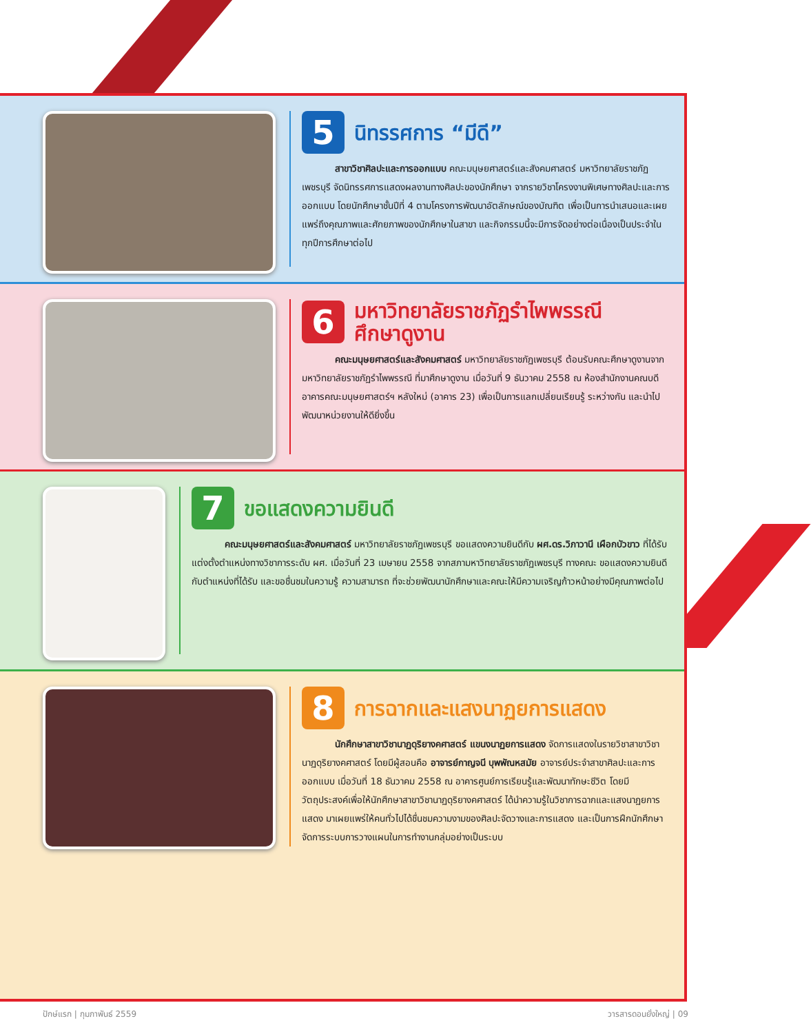5
นิทรรศการ “มีดี”
สาขาวิชาศิลปะและการออกแบบ คณะมนุษยศาสตร์และสังคมศาสตร์ มหาวิทยาลัยราชภัฏเพชรบุรี จัดนิทรรศการแสดงผลงานทางศิลปะของนักศึกษา จากรายวิชาโครงงานพิเศษทางศิลปะและการออกแบบ โดยนักศึกษาชั้นปีที่ 4 ตามโครงการพัฒนาอัตลักษณ์ของบัณฑิต เพื่อเป็นการนำเสนอและเผยแพร่ถึงคุณภาพและศักยภาพของนักศึกษาในสาขา และกิจกรรมนี้จะมีการจัดอย่างต่อเนื่องเป็นประจำในทุกปีการศึกษาต่อไป
6
มหาวิทยาลัยราชภัฏรำไพพรรณี
ศึกษาดูงาน
คณะมนุษยศาสตร์และสังคมศาสตร์ มหาวิทยาลัยราชภัฏเพชรบุรี ต้อนรับคณะศึกษาดูงานจากมหาวิทยาลัยราชภัฏรำไพพรรณี ที่มาศึกษาดูงาน เมื่อวันที่ 9 ธันวาคม 2558 ณ ห้องสำนักงานคณบดี อาคารคณะมนุษยศาสตร์ฯ หลังใหม่ (อาคาร 23) เพื่อเป็นการแลกเปลี่ยนเรียนรู้ ระหว่างกัน และนำไปพัฒนาหน่วยงานให้ดียิ่งขึ้น
7
ขอแสดงความยินดี
คณะมนุษยศาสตร์และสังคมศาสตร์ มหาวิทยาลัยราชภัฏเพชรบุรี ขอแสดงความยินดีกับ ผศ.ดร.วิภาวานี เผือกบัวขาว ที่ได้รับแต่งตั้งตำแหน่งทางวิชาการระดับ ผศ. เมื่อวันที่ 23 เมษายน 2558 จากสภามหาวิทยาลัยราชภัฏเพชรบุรี ทางคณะ ขอแสดงความยินดีกับตำแหน่งที่ได้รับ และขอชื่นชมในความรู้ ความสามารถ ที่จะช่วยพัฒนานักศึกษาและคณะให้มีความเจริญก้าวหน้าอย่างมีคุณภาพต่อไป
8
การฉากและแสงนาฏยการแสดง
นักศึกษาสาขาวิชานาฏดุริยางคศาสตร์ แขนงนาฏยการแสดง จัดการแสดงในรายวิชาสาขาวิชานาฏดุริยางคศาสตร์ โดยมีผู้สอนคือ อาจารย์กาญจนี บุพพัณหสมัย อาจารย์ประจำสาขาศิลปะและการออกแบบ เมื่อวันที่ 18 ธันวาคม 2558 ณ อาคารศูนย์การเรียนรู้และพัฒนาทักษะชีวิต โดยมีวัตถุประสงค์เพื่อให้นักศึกษาสาขาวิชานาฏดุริยางคศาสตร์ ได้นำความรู้ในวิชาการฉากและแสงนาฏยการแสดง มาเผยแพร่ให้คนทั่วไปได้ชื่นชมความงามของศิลปะจัดวางและการแสดง และเป็นการฝึกนักศึกษาจัดการระบบการวางแผนในการทำงานกลุ่มอย่างเป็นระบบ
ปักษ์แรก | กุมภาพันธ์ 2559 วารสารดอนยั่งใหญ่ | 09